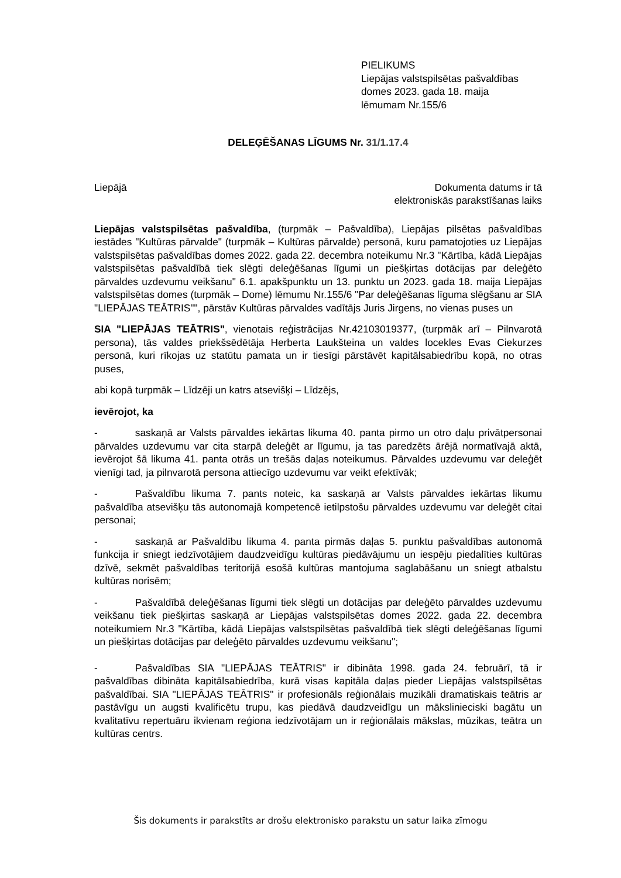PIELIKUMS
Liepājas valstspilsētas pašvaldības
domes 2023. gada 18. maija
lēmumam Nr.155/6
DELEĢĒŠANAS LĪGUMS Nr. 31/1.17.4
Liepājā Dokumenta datums ir tā
elektroniskās parakstīšanas laiks
Liepājas valstspilsētas pašvaldība, (turpmāk – Pašvaldība), Liepājas pilsētas pašvaldības iestādes "Kultūras pārvalde" (turpmāk – Kultūras pārvalde) personā, kuru pamatojoties uz Liepājas valstspilsētas pašvaldības domes 2022. gada 22. decembra noteikumu Nr.3 "Kārtība, kādā Liepājas valstspilsētas pašvaldībā tiek slēgti deleģēšanas līgumi un piešķirtas dotācijas par deleģēto pārvaldes uzdevumu veikšanu" 6.1. apakšpunktu un 13. punktu un 2023. gada 18. maija Liepājas valstspilsētas domes (turpmāk – Dome) lēmumu Nr.155/6 "Par deleģēšanas līguma slēgšanu ar SIA "LIEPĀJAS TEĀTRIS"", pārstāv Kultūras pārvaldes vadītājs Juris Jirgens, no vienas puses un
SIA "LIEPĀJAS TEĀTRIS", vienotais reģistrācijas Nr.42103019377, (turpmāk arī – Pilnvarotā persona), tās valdes priekšsēdētāja Herberta Laukšteina un valdes locekles Evas Ciekurzes personā, kuri rīkojas uz statūtu pamata un ir tiesīgi pārstāvēt kapitālsabiedrību kopā, no otras puses,
abi kopā turpmāk – Līdzēji un katrs atsevišķi – Līdzējs,
ievērojot, ka
- saskaņā ar Valsts pārvaldes iekārtas likuma 40. panta pirmo un otro daļu privātpersonai pārvaldes uzdevumu var cita starpā deleģēt ar līgumu, ja tas paredzēts ārējā normatīvajā aktā, ievērojot šā likuma 41. panta otrās un trešās daļas noteikumus. Pārvaldes uzdevumu var deleģēt vienīgi tad, ja pilnvarotā persona attiecīgo uzdevumu var veikt efektīvāk;
- Pašvaldību likuma 7. pants noteic, ka saskaņā ar Valsts pārvaldes iekārtas likumu pašvaldība atsevišķu tās autonomajā kompetencē ietilpstošu pārvaldes uzdevumu var deleģēt citai personai;
- saskaņā ar Pašvaldību likuma 4. panta pirmās daļas 5. punktu pašvaldības autonomā funkcija ir sniegt iedzīvotājiem daudzveidīgu kultūras piedāvājumu un iespēju piedalīties kultūras dzīvē, sekmēt pašvaldības teritorijā esošā kultūras mantojuma saglabāšanu un sniegt atbalstu kultūras norisēm;
- Pašvaldībā deleģēšanas līgumi tiek slēgti un dotācijas par deleģēto pārvaldes uzdevumu veikšanu tiek piešķirtas saskaņā ar Liepājas valstspilsētas domes 2022. gada 22. decembra noteikumiem Nr.3 "Kārtība, kādā Liepājas valstspilsētas pašvaldībā tiek slēgti deleģēšanas līgumi un piešķirtas dotācijas par deleģēto pārvaldes uzdevumu veikšanu";
- Pašvaldības SIA "LIEPĀJAS TEĀTRIS" ir dibināta 1998. gada 24. februārī, tā ir pašvaldības dibināta kapitālsabiedrība, kurā visas kapitāla daļas pieder Liepājas valstspilsētas pašvaldībai. SIA "LIEPĀJAS TEĀTRIS" ir profesionāls reģionālais muzikāli dramatiskais teātris ar pastāvīgu un augsti kvalificētu trupu, kas piedāvā daudzveidīgu un mākslinieciski bagātu un kvalitatīvu repertuāru ikvienam reģiona iedzīvotājam un ir reģionālais mākslas, mūzikas, teātra un kultūras centrs.
Šis dokuments ir parakstīts ar drošu elektronisko parakstu un satur laika zīmogu